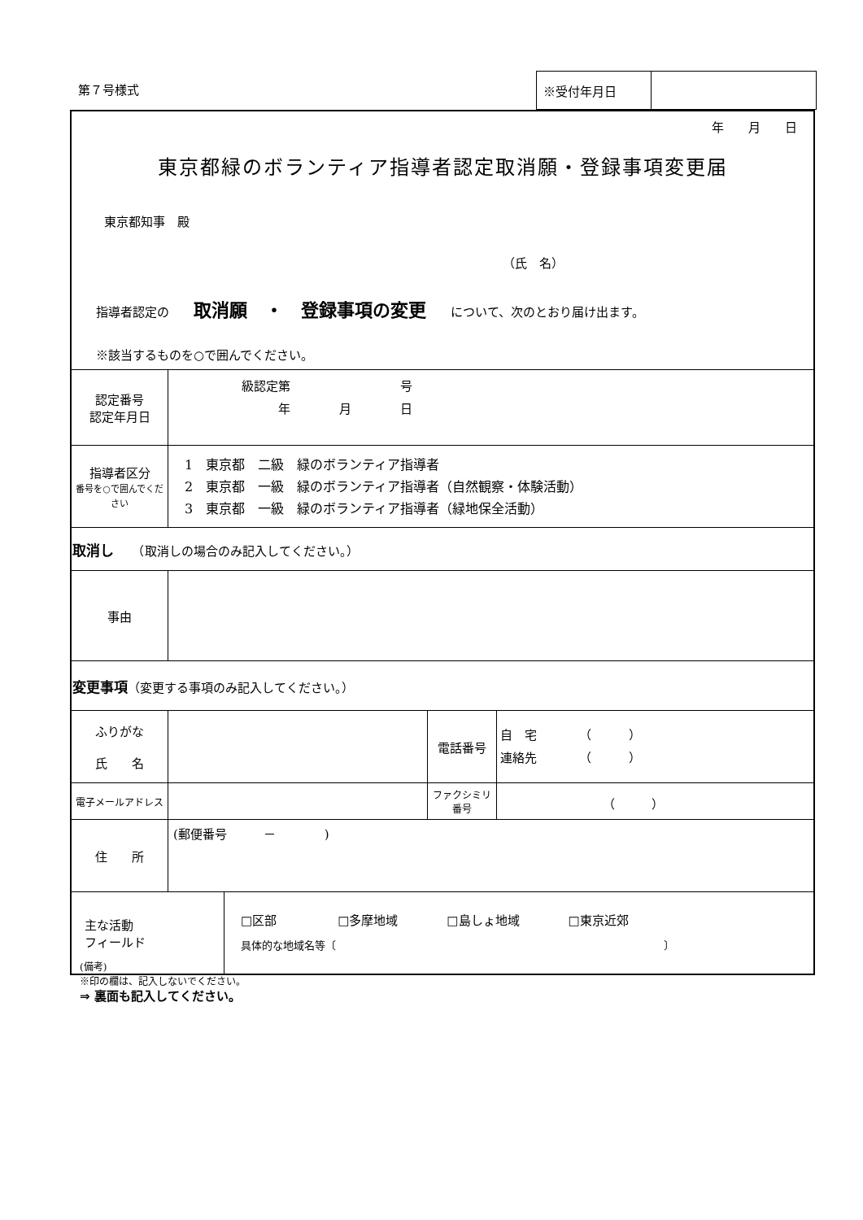第７号様式
| ※受付年月日 | |
| 年 月 日 東京都緑のボランティア指導者認定取消願・登録事項変更届 東京都知事 殿 （氏 名） 指導者認定の 取消願 ・ 登録事項の変更 について、次のとおり届け出ます。 ※該当するものを○で囲んでください。 | | | |
| 認定番号 認定年月日 | 級認定第 号 年 月 日 | | |
| 指導者区分 番号を○で囲んでください | 1 東京都 二級 緑のボランティア指導者 2 東京都 一級 緑のボランティア指導者（自然観察・体験活動） 3 東京都 一級 緑のボランティア指導者（緑地保全活動） | | |
| 取消し （取消しの場合のみ記入してください。） | | | |
| 事由 | | | |
| 変更事項 （変更する事項のみ記入してください。） | | | |
| ふりがな 氏 名 | | 電話番号 | 自 宅 （ ） 連絡先 （ ） |
| 電子メールアドレス | | ファクシミリ番号 | （ ） |
| 住 所 | (郵便番号 － ) | | |
| / 主な活動 フィールド / □区部 □多摩地域 □島しょ地域 □東京近郊 具体的な地域名等〔 〕 / | | | |
(備考)
※印の欄は、記入しないでください。
⇒ 裏面も記入してください。